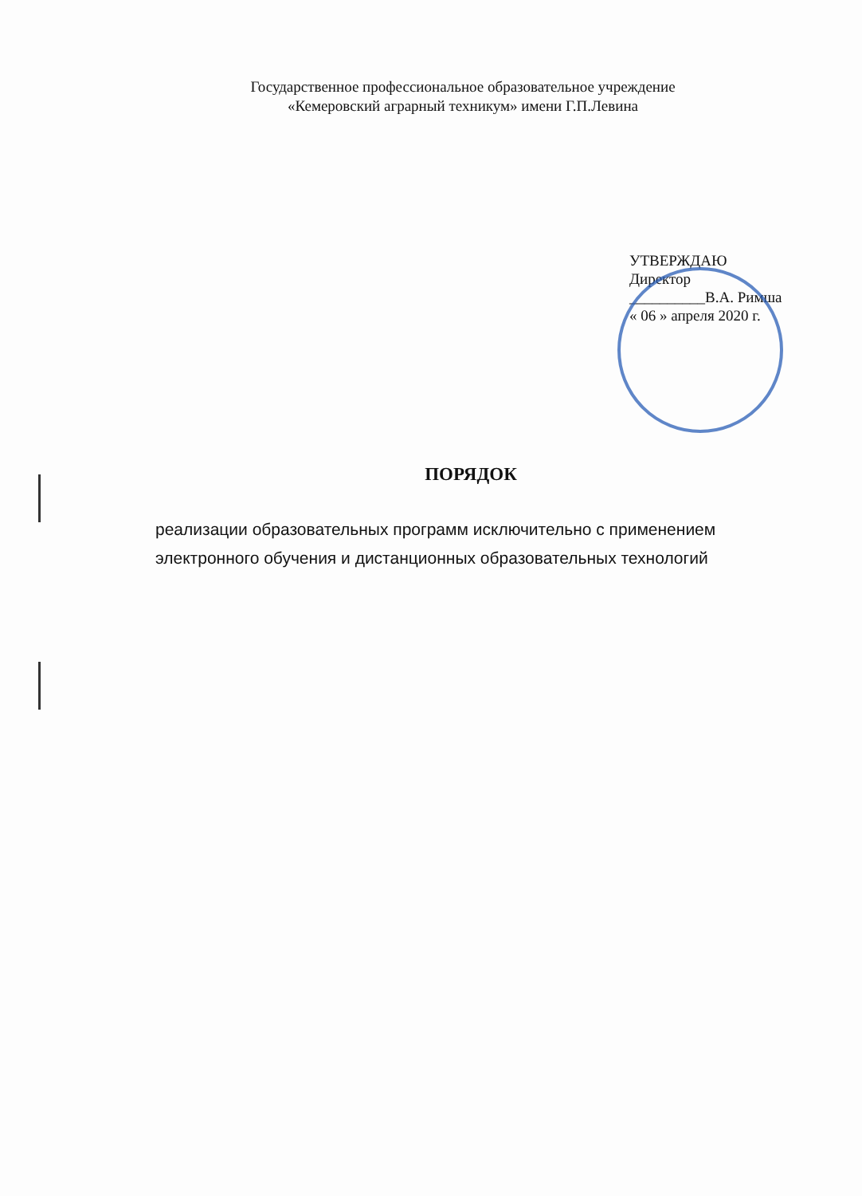Государственное профессиональное образовательное учреждение
«Кемеровский аграрный техникум» имени Г.П.Левина
УТВЕРЖДАЮ
Директор
__________В.А. Римша
« 06 » апреля 2020 г.
ПОРЯДОК
реализации образовательных программ исключительно с применением
электронного обучения и дистанционных образовательных технологий